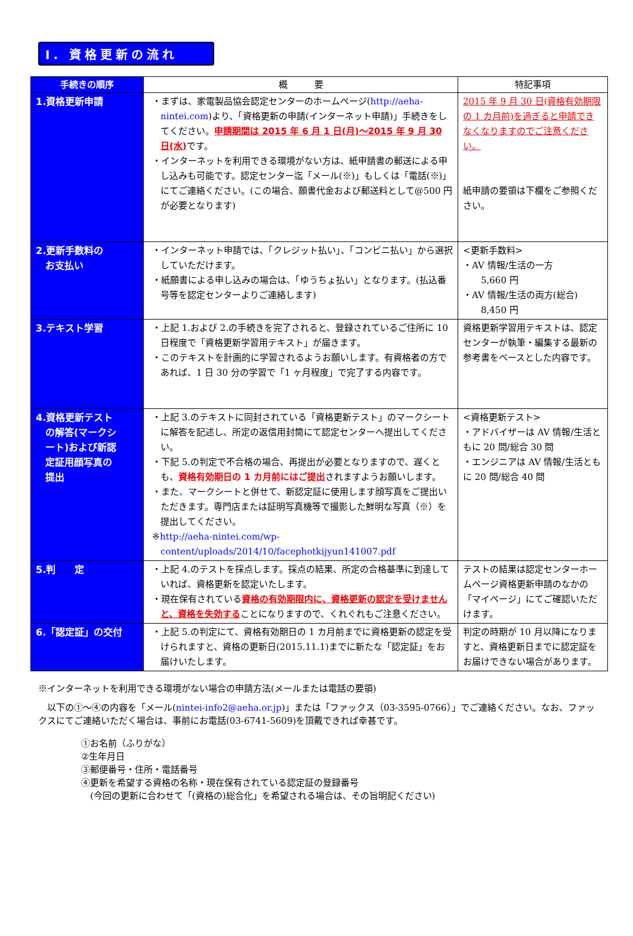Ⅰ. 資格更新の流れ
| 手続きの順序 | 概 要 | 特記事項 |
| --- | --- | --- |
| 1.資格更新申請 | ・まずは、家電製品協会認定センターのホームページ( http://aeha-nintei.com )より、「資格更新の申請(インターネット申請)」手続きをしてください。 申請期間は 2015 年 6 月 1 日(月)～2015 年 9 月 30 日(水) です。 ・インターネットを利用できる環境がない方は、紙申請書の郵送による申し込みも可能です。認定センター迄「メール(※)」もしくは「電話(※)」にてご連絡ください。(この場合、願書代金および郵送料として@500 円が必要となります) | 2015 年 9 月 30 日(資格有効期限の 1 カ月前)を過ぎると申請できなくなりますのでご注意ください。 紙申請の要領は下欄をご参照ください。 |
| 2.更新手数料の お支払い | ・インターネット申請では、「クレジット払い」、「コンビニ払い」から選択していただけます。 ・紙願書による申し込みの場合は、「ゆうちょ払い」となります。(払込番号等を認定センターよりご連絡します) | <更新手数料> ・AV 情報/生活の一方 5,660 円 ・AV 情報/生活の両方(総合) 8,450 円 |
| 3.テキスト学習 | ・上記 1.および 2.の手続きを完了されると、登録されているご住所に 10 日程度で「資格更新学習用テキスト」が届きます。 ・このテキストを計画的に学習されるようお願いします。有資格者の方であれば、1 日 30 分の学習で「1 ヶ月程度」で完了する内容です。 | 資格更新学習用テキストは、認定センターが執筆・編集する最新の参考書をベースとした内容です。 |
| 4.資格更新テスト の解答(マークシ ート)および新認 定証用顔写真の 提出 | ・上記 3.のテキストに同封されている「資格更新テスト」のマークシートに解答を記述し、所定の返信用封筒にて認定センターへ提出してください。 ・下記 5.の判定で不合格の場合、再提出が必要となりますので、遅くとも、 資格有効期日の 1 カ月前にはご提出 されますようお願いします。 ・また、マークシートと併せて、新認定証に使用します顔写真をご提出いただきます。専門店または証明写真機等で撮影した鮮明な写真（※）を提出してください。 ※ http://aeha-nintei.com/wp-content/uploads/2014/10/facephotkijyun141007.pdf | <資格更新テスト> ・アドバイザーは AV 情報/生活ともに 20 問/総合 30 問 ・エンジニアは AV 情報/生活ともに 20 問/総合 40 問 |
| 5.判 定 | ・上記 4.のテストを採点します。採点の結果、所定の合格基準に到達していれば、資格更新を認定いたします。 ・現在保有されている 資格の有効期限内に、資格更新の認定を受けませんと、資格を失効する ことになりますので、くれぐれもご注意ください。 | テストの結果は認定センターホームページ資格更新申請のなかの「マイページ」にてご確認いただけます。 |
| 6.「認定証」の交付 | ・上記 5.の判定にて、資格有効期日の 1 カ月前までに資格更新の認定を受けられますと、資格の更新日(2015.11.1)までに新たな「認定証」をお届けいたします。 | 判定の時期が 10 月以降になりますと、資格更新日までに認定証をお届けできない場合があります。 |
※インターネットを利用できる環境がない場合の申請方法(メールまたは電話の要領)
　以下の①～④の内容を「メール(nintei-info2@aeha.or.jp)」または「ファックス（03-3595-0766）」でご連絡ください。なお、ファックスにてご連絡いただく場合は、事前にお電話(03-6741-5609)を頂戴できれば幸甚です。
①お名前（ふりがな）
②生年月日
③郵便番号・住所・電話番号
④更新を希望する資格の名称・現在保有されている認定証の登録番号
　(今回の更新に合わせて「(資格の)総合化」を希望される場合は、その旨明記ください)